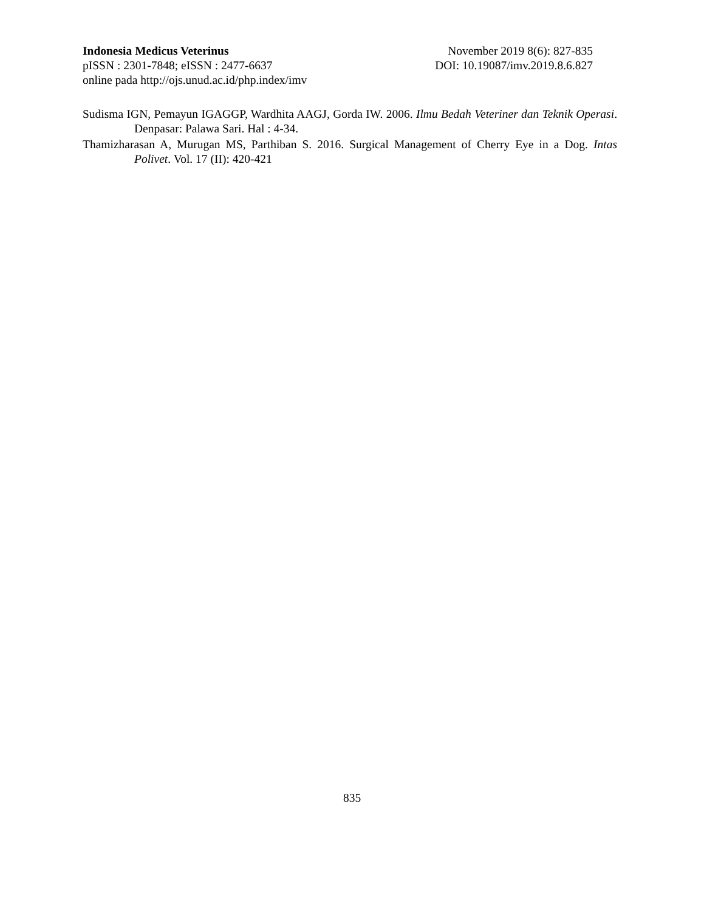Indonesia Medicus Veterinus November 2019 8(6): 827-835
pISSN : 2301-7848; eISSN : 2477-6637 DOI: 10.19087/imv.2019.8.6.827
online pada http://ojs.unud.ac.id/php.index/imv
Sudisma IGN, Pemayun IGAGGP, Wardhita AAGJ, Gorda IW. 2006. Ilmu Bedah Veteriner dan Teknik Operasi. Denpasar: Palawa Sari. Hal : 4-34.
Thamizharasan A, Murugan MS, Parthiban S. 2016. Surgical Management of Cherry Eye in a Dog. Intas Polivet. Vol. 17 (II): 420-421
835